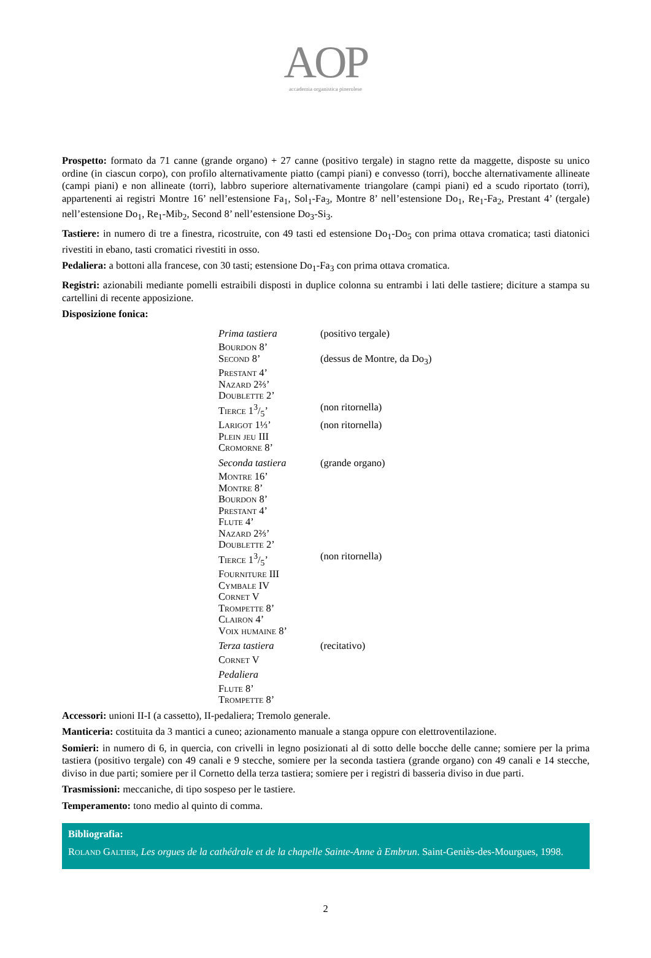AOP
accademia organistica pinerolese
Prospetto: formato da 71 canne (grande organo) + 27 canne (positivo tergale) in stagno rette da maggette, disposte su unico ordine (in ciascun corpo), con profilo alternativamente piatto (campi piani) e convesso (torri), bocche alterna­tivamente allineate (campi piani) e non allineate (torri), labbro superiore alternativamente triangolare (campi piani) ed a scudo riportato (torri), appartenenti ai registri Montre 16’ nell’estensione Fa<sub>1</sub>, Sol<sub>1</sub>-Fa<sub>3</sub>, Montre 8’ nell’estensione Do<sub>1</sub>, Re<sub>1</sub>-Fa<sub>2</sub>, Prestant 4’ (tergale) nell’estensione Do<sub>1</sub>, Re<sub>1</sub>-Mib<sub>2</sub>, Second 8’ nell’estensione Do<sub>3</sub>-Si<sub>3</sub>.
Tastiere: in numero di tre a finestra, ricostruite, con 49 tasti ed estensione Do<sub>1</sub>-Do<sub>5</sub> con prima ottava cromatica; tasti diatonici rivestiti in ebano, tasti cromatici rivestiti in osso.
Pedaliera: a bottoni alla francese, con 30 tasti; estensione Do<sub>1</sub>-Fa<sub>3</sub> con prima ottava cromatica.
Registri: azionabili mediante pomelli estraibili disposti in duplice colonna su entrambi i lati delle tastiere; diciture a stampa su cartellini di recente apposizione.
Disposizione fonica:
| Prima tastiera | (positivo tergale) |
| Bourdon 8’ | |
| Second 8’ | (dessus de Montre, da Do<sub>3</sub>) |
| Prestant 4’ | |
| Nazard 2⅔’ | |
| Doublette 2’ | |
| Tierce 13/5’ | (non ritornella) |
| Larigot 1⅓’ | (non ritornella) |
| Plein jeu III | |
| Cromorne 8’ | |
| Seconda tastiera | (grande organo) |
| Montre 16’ | |
| Montre 8’ | |
| Bourdon 8’ | |
| Prestant 4’ | |
| Flute 4’ | |
| Nazard 2⅔’ | |
| Doublette 2’ | |
| Tierce 13/5’ | (non ritornella) |
| Fourniture III | |
| Cymbale IV | |
| Cornet V | |
| Trompette 8’ | |
| Clairon 4’ | |
| Voix humaine 8’ | |
| Terza tastiera | (recitativo) |
| Cornet V | |
| Pedaliera | |
| Flute 8’ | |
| Trompette 8’ | |
Accessori: unioni II-I (a cassetto), II-pedaliera; Tremolo generale.
Manticeria: costituita da 3 mantici a cuneo; azionamento manuale a stanga oppure con elettroventilazione.
Somieri: in numero di 6, in quercia, con crivelli in legno posizionati al di sotto delle bocche delle canne; somiere per la prima tastiera (positivo tergale) con 49 canali e 9 stecche, somiere per la seconda tastiera (grande organo) con 49 canali e 14 stecche, diviso in due parti; somiere per il Cornetto della terza tastiera; somiere per i registri di basseria diviso in due parti.
Trasmissioni: meccaniche, di tipo sospeso per le tastiere.
Temperamento: tono medio al quinto di comma.
Bibliografia:
Roland Galtier, Les orgues de la cathédrale et de la chapelle Sainte-Anne à Embrun. Saint-Geniès-des-Mourgues, 1998.
2